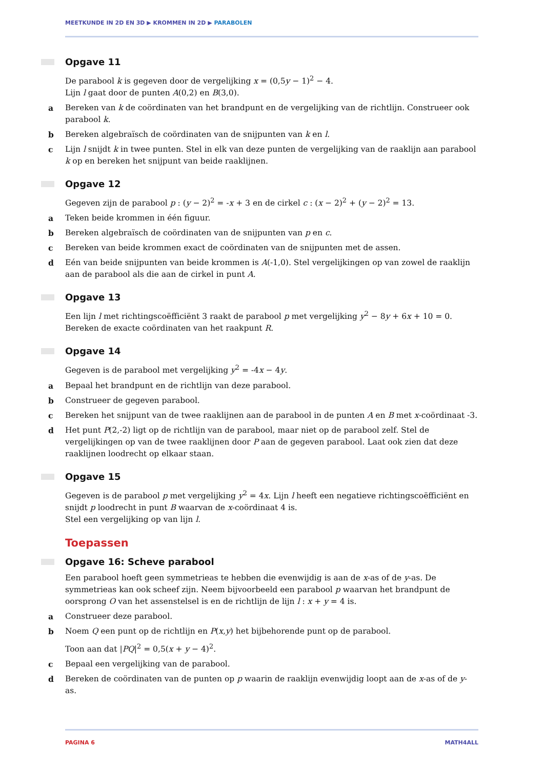MEETKUNDE IN 2D EN 3D ▶ KROMMEN IN 2D ▶ PARABOLEN
Opgave 11
De parabool k is gegeven door de vergelijking x = (0,5y − 1)<sup>2</sup> − 4.
Lijn l gaat door de punten A(0,2) en B(3,0).
a Bereken van k de coördinaten van het brandpunt en de vergelijking van de richtlijn. Construeer ook parabool k.
b Bereken algebraïsch de coördinaten van de snijpunten van k en l.
c Lijn l snijdt k in twee punten. Stel in elk van deze punten de vergelijking van de raaklijn aan parabool k op en bereken het snijpunt van beide raaklijnen.
Opgave 12
Gegeven zijn de parabool p : (y − 2)<sup>2</sup> = -x + 3 en de cirkel c : (x − 2)<sup>2</sup> + (y − 2)<sup>2</sup> = 13.
a Teken beide krommen in één figuur.
b Bereken algebraïsch de coördinaten van de snijpunten van p en c.
c Bereken van beide krommen exact de coördinaten van de snijpunten met de assen.
d Eén van beide snijpunten van beide krommen is A(-1,0). Stel vergelijkingen op van zowel de raaklijn aan de parabool als die aan de cirkel in punt A.
Opgave 13
Een lijn l met richtingscoëfficiënt 3 raakt de parabool p met vergelijking y<sup>2</sup> − 8y + 6x + 10 = 0.
Bereken de exacte coördinaten van het raakpunt R.
Opgave 14
Gegeven is de parabool met vergelijking y<sup>2</sup> = -4x − 4y.
a Bepaal het brandpunt en de richtlijn van deze parabool.
b Construeer de gegeven parabool.
c Bereken het snijpunt van de twee raaklijnen aan de parabool in de punten A en B met x-coördinaat -3.
d Het punt P(2,-2) ligt op de richtlijn van de parabool, maar niet op de parabool zelf. Stel de vergelijkingen op van de twee raaklijnen door P aan de gegeven parabool. Laat ook zien dat deze raaklijnen loodrecht op elkaar staan.
Opgave 15
Gegeven is de parabool p met vergelijking y<sup>2</sup> = 4x. Lijn l heeft een negatieve richtingscoëfficiënt en snijdt p loodrecht in punt B waarvan de x-coördinaat 4 is.
Stel een vergelijking op van lijn l.
Toepassen
Opgave 16: Scheve parabool
Een parabool hoeft geen symmetrieas te hebben die evenwijdig is aan de x-as of de y-as. De symmetrieas kan ook scheef zijn. Neem bijvoorbeeld een parabool p waarvan het brandpunt de oorsprong O van het assenstelsel is en de richtlijn de lijn l : x + y = 4 is.
a Construeer deze parabool.
b Noem Q een punt op de richtlijn en P(x,y) het bijbehorende punt op de parabool.
Toon aan dat |PQ|<sup>2</sup> = 0,5(x + y − 4)<sup>2</sup>.
c Bepaal een vergelijking van de parabool.
d Bereken de coördinaten van de punten op p waarin de raaklijn evenwijdig loopt aan de x-as of de y-as.
PAGINA 6 MATH4ALL